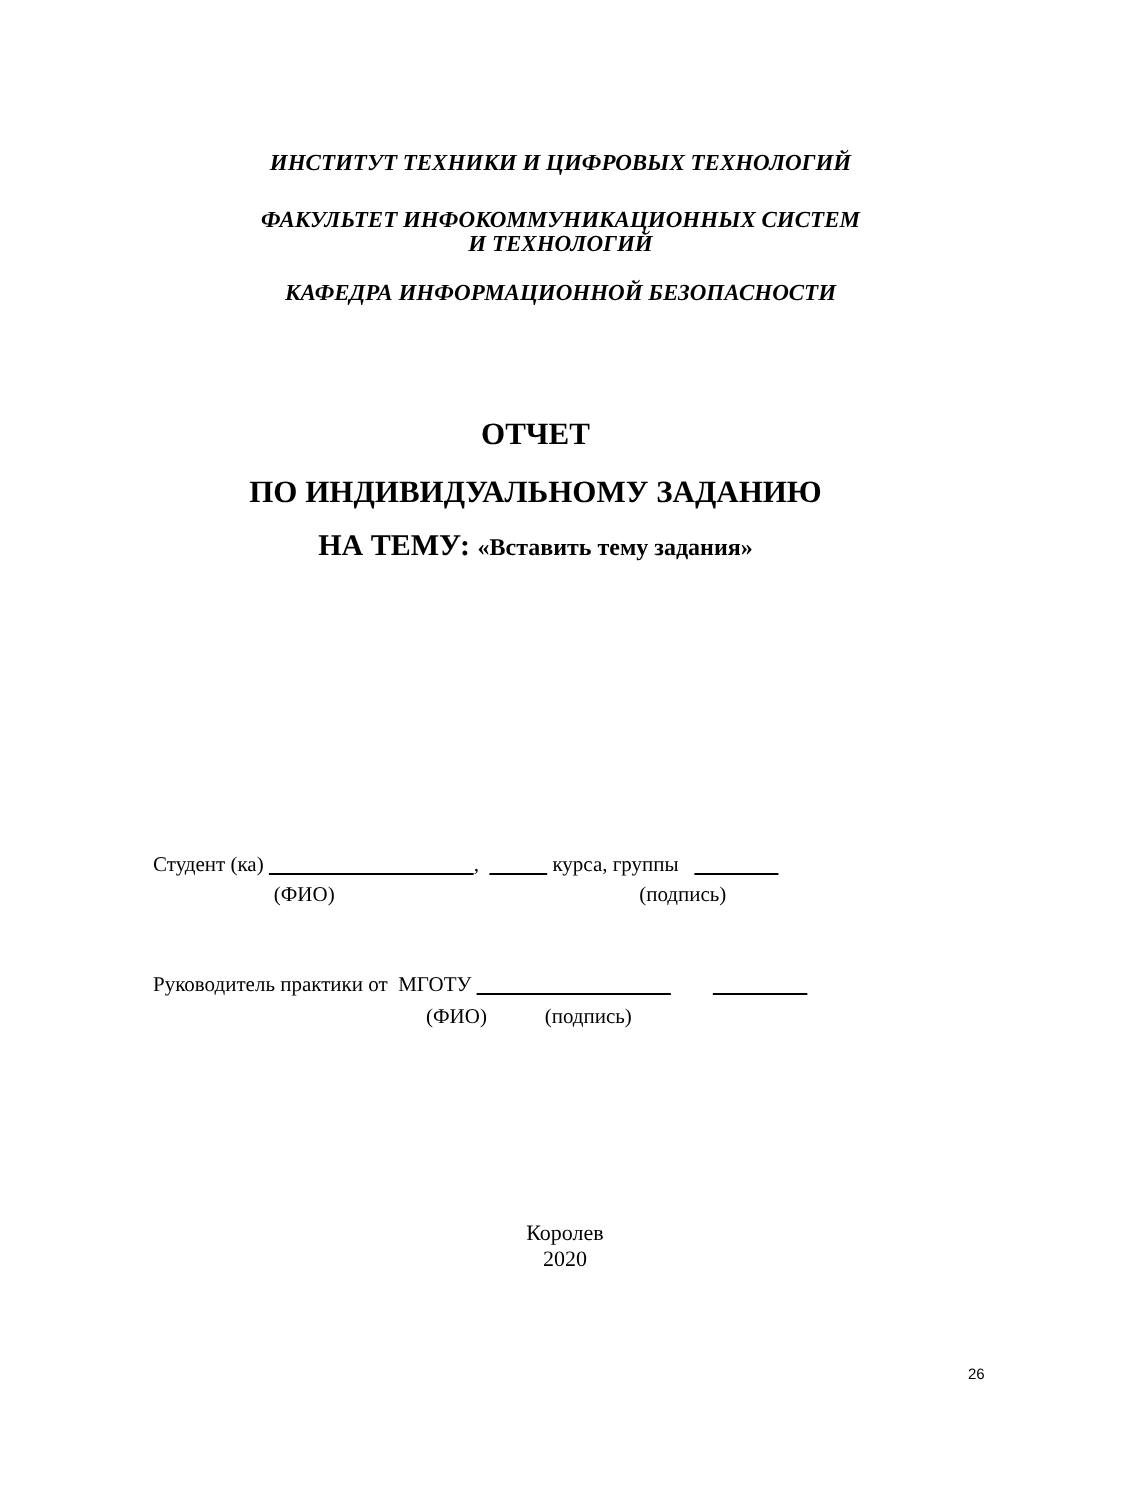ИНСТИТУТ ТЕХНИКИ И ЦИФРОВЫХ ТЕХНОЛОГИЙ
ФАКУЛЬТЕТ ИНФОКОММУНИКАЦИОННЫХ СИСТЕМ
И ТЕХНОЛОГИЙ
КАФЕДРА ИНФОРМАЦИОННОЙ БЕЗОПАСНОСТИ
ОТЧЕТ
ПО ИНДИВИДУАЛЬНОМУ ЗАДАНИЮ
НА ТЕМУ: «Вставить тему задания»
Студент (ка) , курса, группы
(ФИО) (подпись)
Руководитель практики от МГОТУ
(ФИО) (подпись)
Королев
2020
26